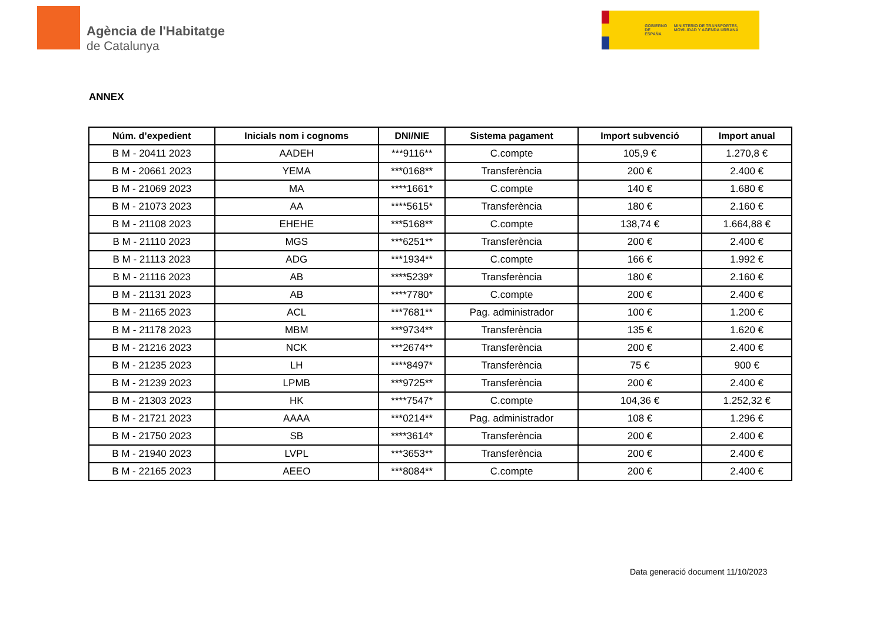Agència de l'Habitatge
de Catalunya
GOBIERNO DE ESPAÑA
MINISTERIO DE TRANSPORTES, MOVILIDAD Y AGENDA URBANA
ANNEX
| Núm. d’expedient | Inicials nom i cognoms | DNI/NIE | Sistema pagament | Import subvenció | Import anual |
| --- | --- | --- | --- | --- | --- |
| B M - 20411 2023 | AADEH | ***9116** | C.compte | 105,9 € | 1.270,8 € |
| B M - 20661 2023 | YEMA | ***0168** | Transferència | 200 € | 2.400 € |
| B M - 21069 2023 | MA | ****1661* | C.compte | 140 € | 1.680 € |
| B M - 21073 2023 | AA | ****5615* | Transferència | 180 € | 2.160 € |
| B M - 21108 2023 | EHEHE | ***5168** | C.compte | 138,74 € | 1.664,88 € |
| B M - 21110 2023 | MGS | ***6251** | Transferència | 200 € | 2.400 € |
| B M - 21113 2023 | ADG | ***1934** | C.compte | 166 € | 1.992 € |
| B M - 21116 2023 | AB | ****5239* | Transferència | 180 € | 2.160 € |
| B M - 21131 2023 | AB | ****7780* | C.compte | 200 € | 2.400 € |
| B M - 21165 2023 | ACL | ***7681** | Pag. administrador | 100 € | 1.200 € |
| B M - 21178 2023 | MBM | ***9734** | Transferència | 135 € | 1.620 € |
| B M - 21216 2023 | NCK | ***2674** | Transferència | 200 € | 2.400 € |
| B M - 21235 2023 | LH | ****8497* | Transferència | 75 € | 900 € |
| B M - 21239 2023 | LPMB | ***9725** | Transferència | 200 € | 2.400 € |
| B M - 21303 2023 | HK | ****7547* | C.compte | 104,36 € | 1.252,32 € |
| B M - 21721 2023 | AAAA | ***0214** | Pag. administrador | 108 € | 1.296 € |
| B M - 21750 2023 | SB | ****3614* | Transferència | 200 € | 2.400 € |
| B M - 21940 2023 | LVPL | ***3653** | Transferència | 200 € | 2.400 € |
| B M - 22165 2023 | AEEO | ***8084** | C.compte | 200 € | 2.400 € |
Data generació document 11/10/2023